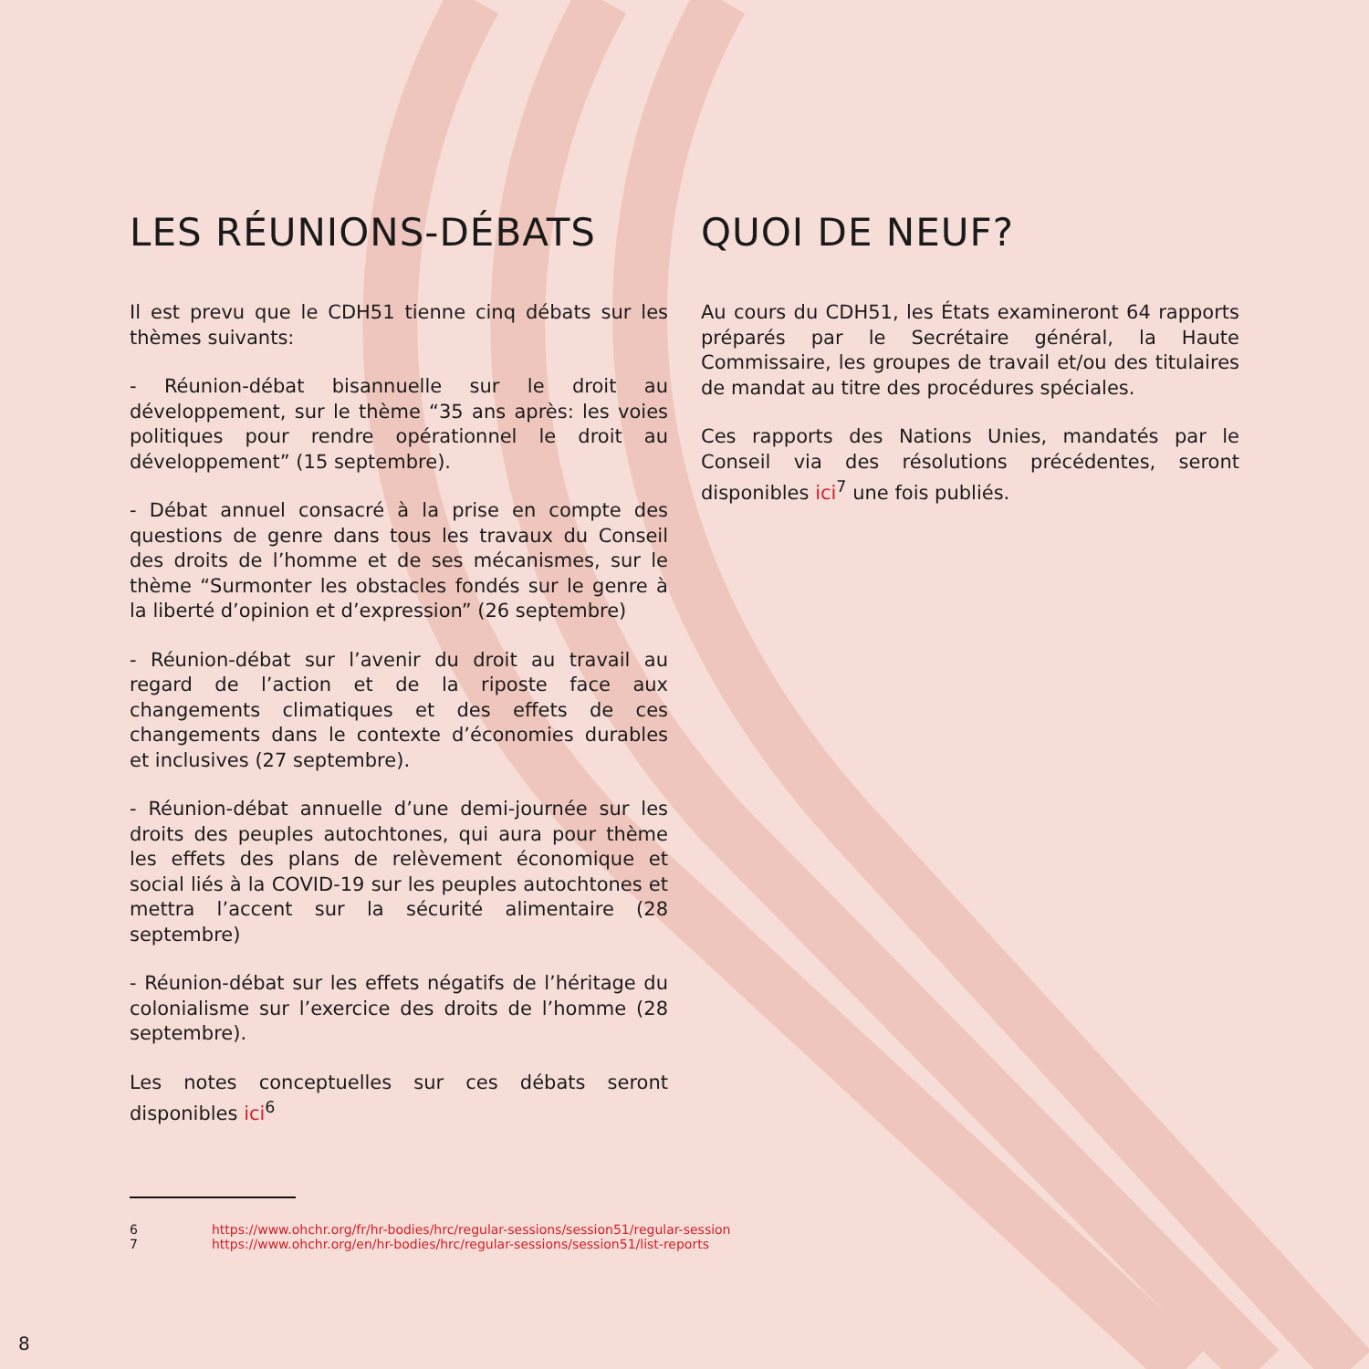LES RÉUNIONS-DÉBATS
Il est prevu que le CDH51 tienne cinq débats sur les thèmes suivants:
- Réunion-débat bisannuelle sur le droit au développement, sur le thème “35 ans après: les voies politiques pour rendre opérationnel le droit au développement” (15 septembre).
- Débat annuel consacré à la prise en compte des questions de genre dans tous les travaux du Conseil des droits de l’homme et de ses mécanismes, sur le thème “Surmonter les obstacles fondés sur le genre à la liberté d’opinion et d’expression” (26 septembre)
- Réunion-débat sur l’avenir du droit au travail au regard de l’action et de la riposte face aux changements climatiques et des effets de ces changements dans le contexte d’économies durables et inclusives (27 septembre).
- Réunion-débat annuelle d’une demi-journée sur les droits des peuples autochtones, qui aura pour thème les effets des plans de relèvement économique et social liés à la COVID-19 sur les peuples autochtones et mettra l’accent sur la sécurité alimentaire (28 septembre)
- Réunion-débat sur les effets négatifs de l’héritage du colonialisme sur l’exercice des droits de l’homme (28 septembre).
Les notes conceptuelles sur ces débats seront disponibles ici<sup>6</sup>
QUOI DE NEUF?
Au cours du CDH51, les États examineront 64 rapports préparés par le Secrétaire général, la Haute Commissaire, les groupes de travail et/ou des titulaires de mandat au titre des procédures spéciales.
Ces rapports des Nations Unies, mandatés par le Conseil via des résolutions précédentes, seront disponibles ici<sup>7</sup> une fois publiés.
6 https://www.ohchr.org/fr/hr-bodies/hrc/regular-sessions/session51/regular-session
7 https://www.ohchr.org/en/hr-bodies/hrc/regular-sessions/session51/list-reports
8